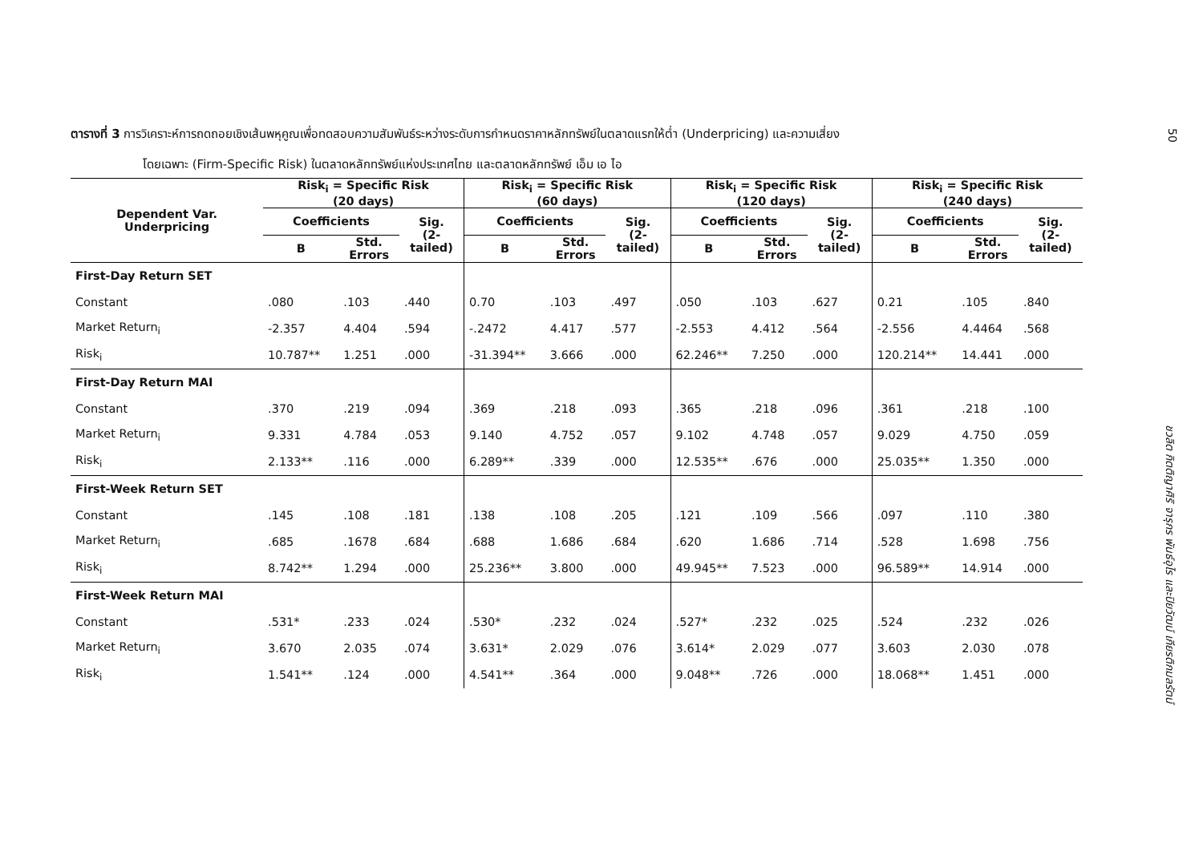50
ตารางที่ 3 การวิเคราะห์การถดถอยเชิงเส้นพหุคูณเพื่อทดสอบความสัมพันธ์ระหว่างระดับการกำหนดราคาหลักทรัพย์ในตลาดแรกให้ต่ำ (Underpricing) และความเสี่ยง
โดยเฉพาะ (Firm-Specific Risk) ในตลาดหลักทรัพย์แห่งประเทศไทย และตลาดหลักทรัพย์ เอ็ม เอ ไอ
| Dependent Var. Underpricing | Risk<sub>i</sub> = Specific Risk (20 days) | | | Risk<sub>i</sub> = Specific Risk (60 days) | | | Risk<sub>i</sub> = Specific Risk (120 days) | | | Risk<sub>i</sub> = Specific Risk (240 days) | | |
| --- | --- | --- | --- | --- | --- | --- | --- | --- | --- | --- | --- | --- |
| | Coefficients | | Sig. (2- tailed) | Coefficients | | Sig. (2- tailed) | Coefficients | | Sig. (2- tailed) | Coefficients | | Sig. (2- tailed) |
| | B | Std. Errors | | B | Std. Errors | | B | Std. Errors | | B | Std. Errors | |
| First-Day Return SET | | | | | | | | | | | | |
| Constant | .080 | .103 | .440 | 0.70 | .103 | .497 | .050 | .103 | .627 | 0.21 | .105 | .840 |
| Market Return<sub>i</sub> | -2.357 | 4.404 | .594 | -.2472 | 4.417 | .577 | -2.553 | 4.412 | .564 | -2.556 | 4.4464 | .568 |
| Risk<sub>i</sub> | 10.787** | 1.251 | .000 | -31.394** | 3.666 | .000 | 62.246** | 7.250 | .000 | 120.214** | 14.441 | .000 |
| First-Day Return MAI | | | | | | | | | | | | |
| Constant | .370 | .219 | .094 | .369 | .218 | .093 | .365 | .218 | .096 | .361 | .218 | .100 |
| Market Return<sub>i</sub> | 9.331 | 4.784 | .053 | 9.140 | 4.752 | .057 | 9.102 | 4.748 | .057 | 9.029 | 4.750 | .059 |
| Risk<sub>i</sub> | 2.133** | .116 | .000 | 6.289** | .339 | .000 | 12.535** | .676 | .000 | 25.035** | 1.350 | .000 |
| First-Week Return SET | | | | | | | | | | | | |
| Constant | .145 | .108 | .181 | .138 | .108 | .205 | .121 | .109 | .566 | .097 | .110 | .380 |
| Market Return<sub>i</sub> | .685 | .1678 | .684 | .688 | 1.686 | .684 | .620 | 1.686 | .714 | .528 | 1.698 | .756 |
| Risk<sub>i</sub> | 8.742** | 1.294 | .000 | 25.236** | 3.800 | .000 | 49.945** | 7.523 | .000 | 96.589** | 14.914 | .000 |
| First-Week Return MAI | | | | | | | | | | | | |
| Constant | .531* | .233 | .024 | .530* | .232 | .024 | .527* | .232 | .025 | .524 | .232 | .026 |
| Market Return<sub>i</sub> | 3.670 | 2.035 | .074 | 3.631* | 2.029 | .076 | 3.614* | 2.029 | .077 | 3.603 | 2.030 | .078 |
| Risk<sub>i</sub> | 1.541** | .124 | .000 | 4.541** | .364 | .000 | 9.048** | .726 | .000 | 18.068** | 1.451 | .000 |
ชวลิต กิตติญาศิริ จารุกร พันธ์อุไร และปิยวัฒน์ เกียรติกมลรัตน์